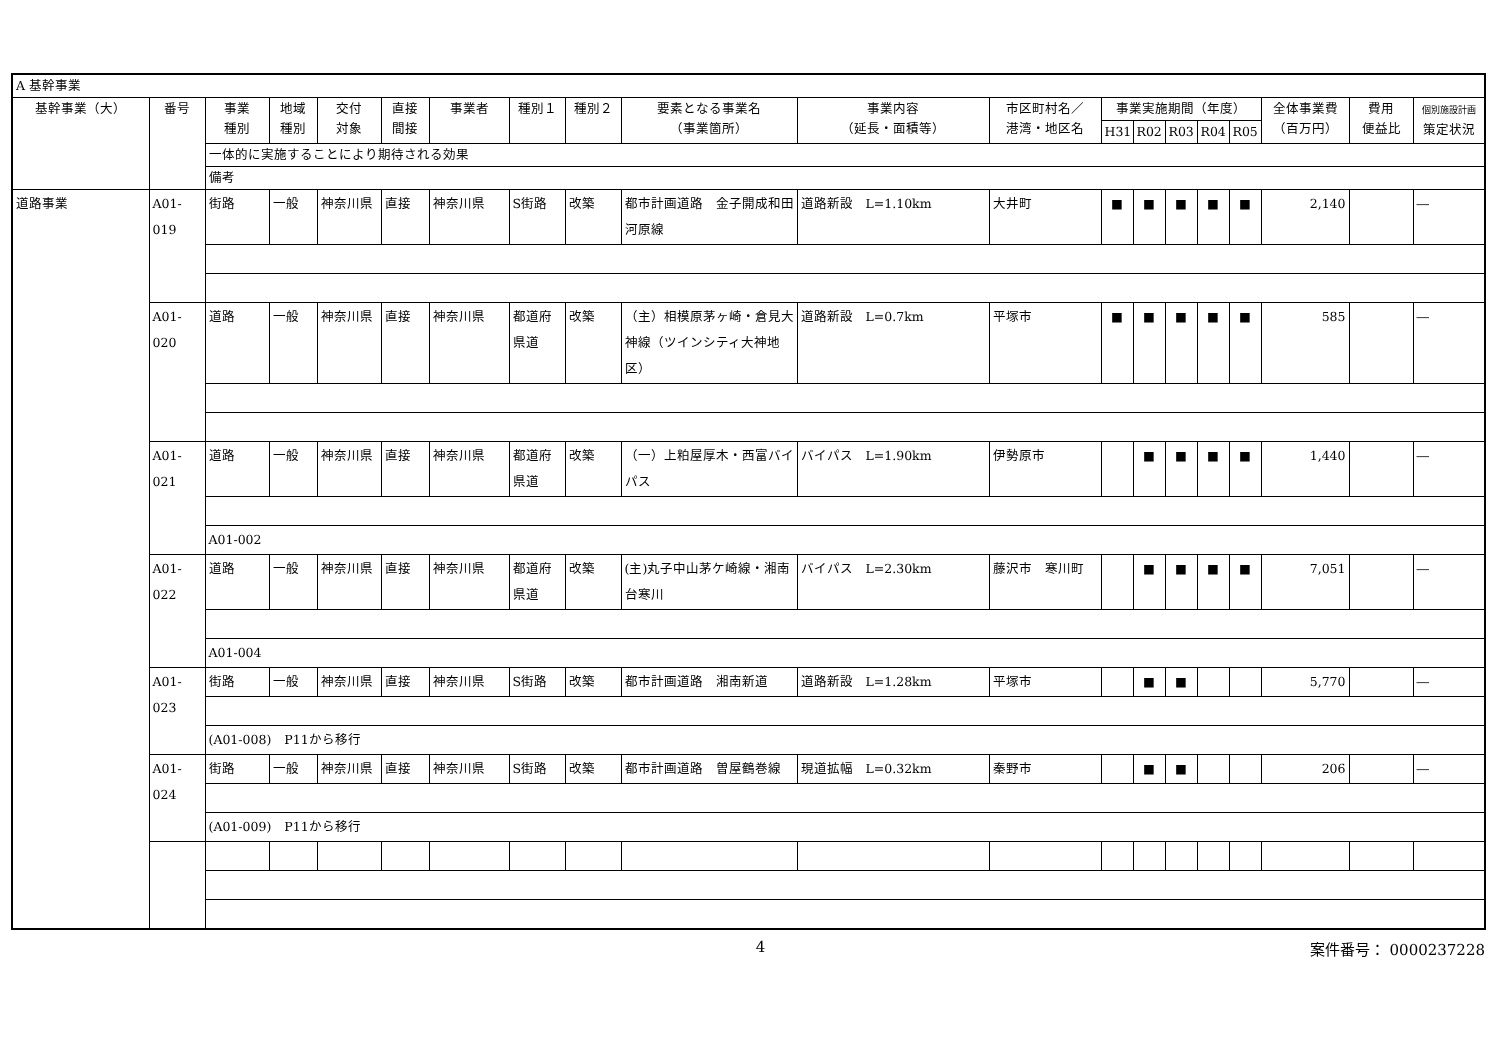| A 基幹事業 | | | | | | | | | | | | | | | | | | | |
| 基幹事業（大） | 番号 | 事業 種別 | 地域 種別 | 交付 対象 | 直接 間接 | 事業者 | 種別１ | 種別２ | 要素となる事業名 （事業箇所） | 事業内容 （延長・面積等） | 市区町村名／ 港湾・地区名 | 事業実施期間（年度） | | | | | 全体事業費 （百万円） | 費用 便益比 | 個別施設計画 策定状況 |
| | | | | | | | | | | | | H31 | R02 | R03 | R04 | R05 | | | |
| | | 一体的に実施することにより期待される効果 | | | | | | | | | | | | | | | | | |
| | | 備考 | | | | | | | | | | | | | | | | | |
| 道路事業 | A01-019 | 街路 | 一般 | 神奈川県 | 直接 | 神奈川県 | S街路 | 改築 | 都市計画道路 金子開成和田河原線 | 道路新設 L=1.10km | 大井町 | ■ | ■ | ■ | ■ | ■ | 2,140 | | ― |
| | A01-020 | 道路 | 一般 | 神奈川県 | 直接 | 神奈川県 | 都道府県道 | 改築 | （主）相模原茅ヶ崎・倉見大神線（ツインシティ大神地区） | 道路新設 L=0.7km | 平塚市 | ■ | ■ | ■ | ■ | ■ | 585 | | ― |
| | A01-021 | 道路 | 一般 | 神奈川県 | 直接 | 神奈川県 | 都道府県道 | 改築 | （一）上粕屋厚木・西富バイパス | バイパス L=1.90km | 伊勢原市 | | ■ | ■ | ■ | ■ | 1,440 | | ― |
| | | A01-002 | | | | | | | | | | | | | | | | | |
| | A01-022 | 道路 | 一般 | 神奈川県 | 直接 | 神奈川県 | 都道府県道 | 改築 | (主)丸子中山茅ケ崎線・湘南台寒川 | バイパス L=2.30km | 藤沢市 寒川町 | | ■ | ■ | ■ | ■ | 7,051 | | ― |
| | | A01-004 | | | | | | | | | | | | | | | | | |
| | A01-023 | 街路 | 一般 | 神奈川県 | 直接 | 神奈川県 | S街路 | 改築 | 都市計画道路 湘南新道 | 道路新設 L=1.28km | 平塚市 | | ■ | ■ | | | 5,770 | | ― |
| | | (A01-008) P11から移行 | | | | | | | | | | | | | | | | | |
| | A01-024 | 街路 | 一般 | 神奈川県 | 直接 | 神奈川県 | S街路 | 改築 | 都市計画道路 曽屋鶴巻線 | 現道拡幅 L=0.32km | 秦野市 | | ■ | ■ | | | 206 | | ― |
| | | (A01-009) P11から移行 | | | | | | | | | | | | | | | | | |
4 案件番号： 0000237228